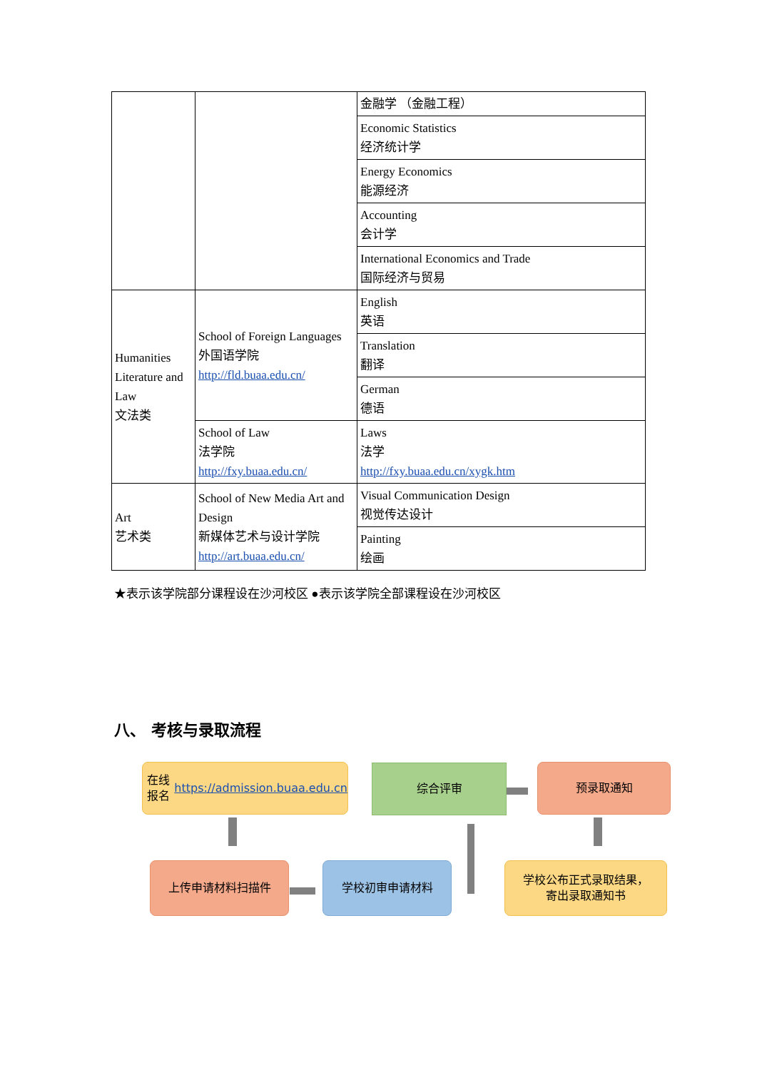| | | 金融学 （金融工程） |
| | | Economic Statistics 经济统计学 |
| | | Energy Economics 能源经济 |
| | | Accounting 会计学 |
| | | International Economics and Trade 国际经济与贸易 |
| Humanities Literature and Law 文法类 | School of Foreign Languages 外国语学院 http://fld.buaa.edu.cn/ | English 英语 |
| | | Translation 翻译 |
| | | German 德语 |
| | School of Law 法学院 http://fxy.buaa.edu.cn/ | Laws 法学 http://fxy.buaa.edu.cn/xygk.htm |
| Art 艺术类 | School of New Media Art and Design 新媒体艺术与设计学院 http://art.buaa.edu.cn/ | Visual Communication Design 视觉传达设计 |
| | | Painting 绘画 |
★表示该学院部分课程设在沙河校区 ●表示该学院全部课程设在沙河校区
八、 考核与录取流程
在线报名
https://admission.buaa.edu.cn
综合评审 预录取通知
上传申请材料扫描件 学校初审申请材料
学校公布正式录取结果，
寄出录取通知书